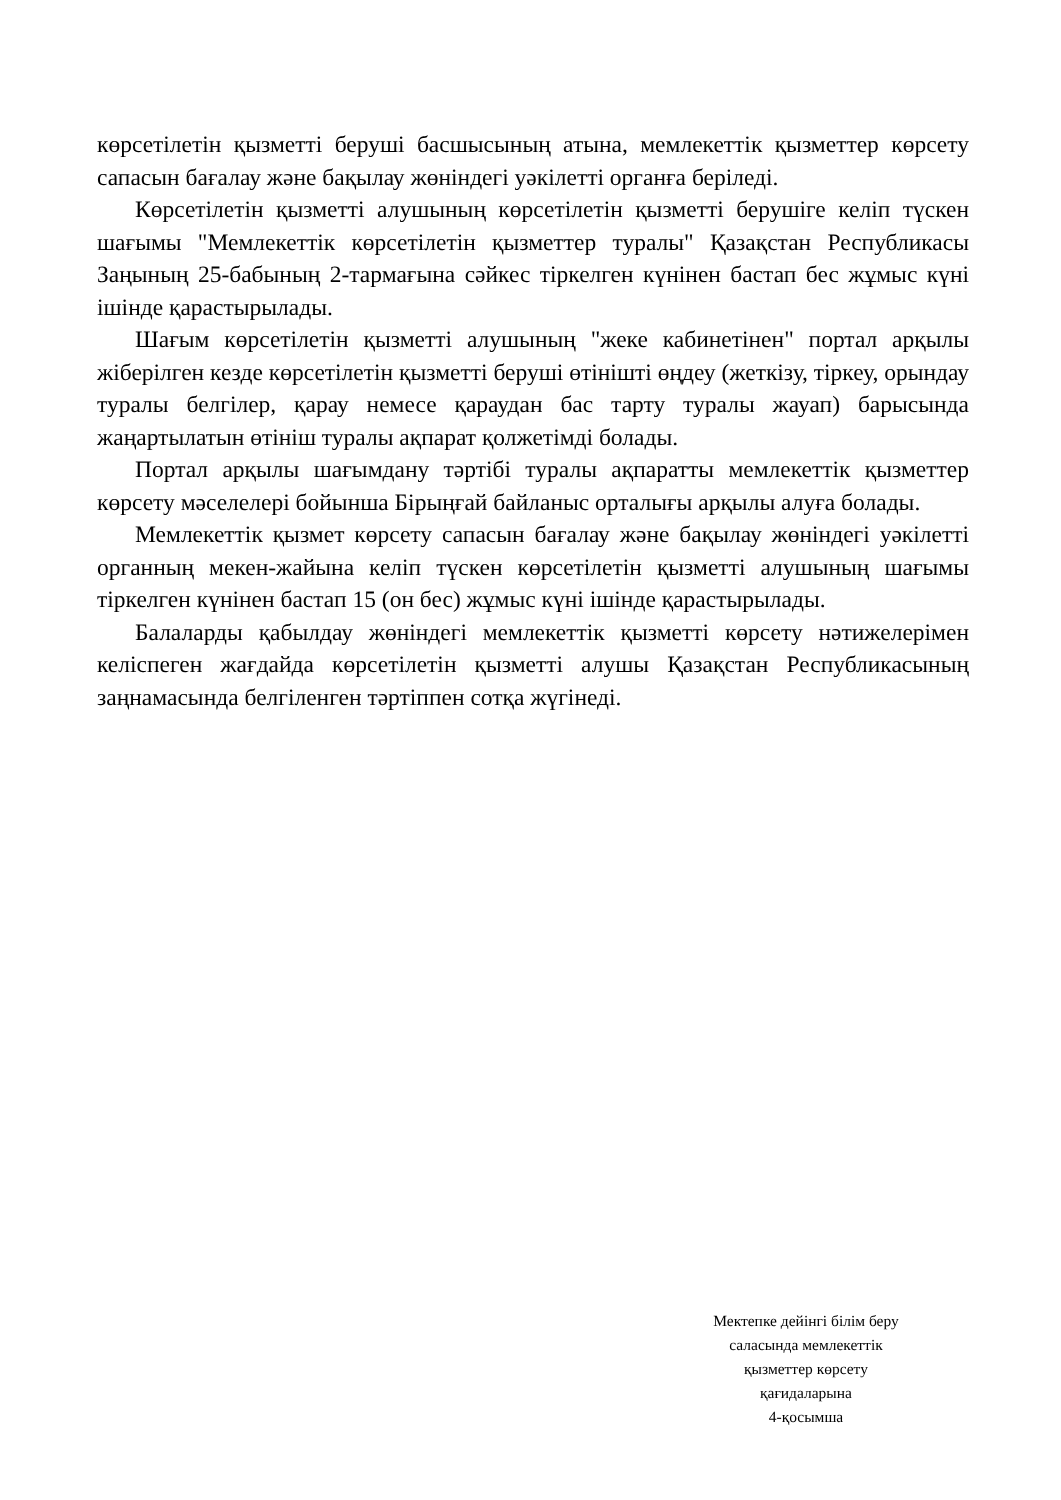көрсетілетін қызметті беруші басшысының атына, мемлекеттік қызметтер көрсету сапасын бағалау және бақылау жөніндегі уәкілетті органға беріледі.
Көрсетілетін қызметті алушының көрсетілетін қызметті берушіге келіп түскен шағымы "Мемлекеттік көрсетілетін қызметтер туралы" Қазақстан Республикасы Заңының 25-бабының 2-тармағына сәйкес тіркелген күнінен бастап бес жұмыс күні ішінде қарастырылады.
Шағым көрсетілетін қызметті алушының "жеке кабинетінен" портал арқылы жіберілген кезде көрсетілетін қызметті беруші өтінішті өңдеу (жеткізу, тіркеу, орындау туралы белгілер, қарау немесе қараудан бас тарту туралы жауап) барысында жаңартылатын өтініш туралы ақпарат қолжетімді болады.
Портал арқылы шағымдану тәртібі туралы ақпаратты мемлекеттік қызметтер көрсету мәселелері бойынша Бірыңғай байланыс орталығы арқылы алуға болады.
Мемлекеттік қызмет көрсету сапасын бағалау және бақылау жөніндегі уәкілетті органның мекен-жайына келіп түскен көрсетілетін қызметті алушының шағымы тіркелген күнінен бастап 15 (он бес) жұмыс күні ішінде қарастырылады.
Балаларды қабылдау жөніндегі мемлекеттік қызметті көрсету нәтижелерімен келіспеген жағдайда көрсетілетін қызметті алушы Қазақстан Республикасының заңнамасында белгіленген тәртіппен сотқа жүгінеді.
Мектепке дейінгі білім беру
саласында мемлекеттік
қызметтер көрсету
қағидаларына
4-қосымша